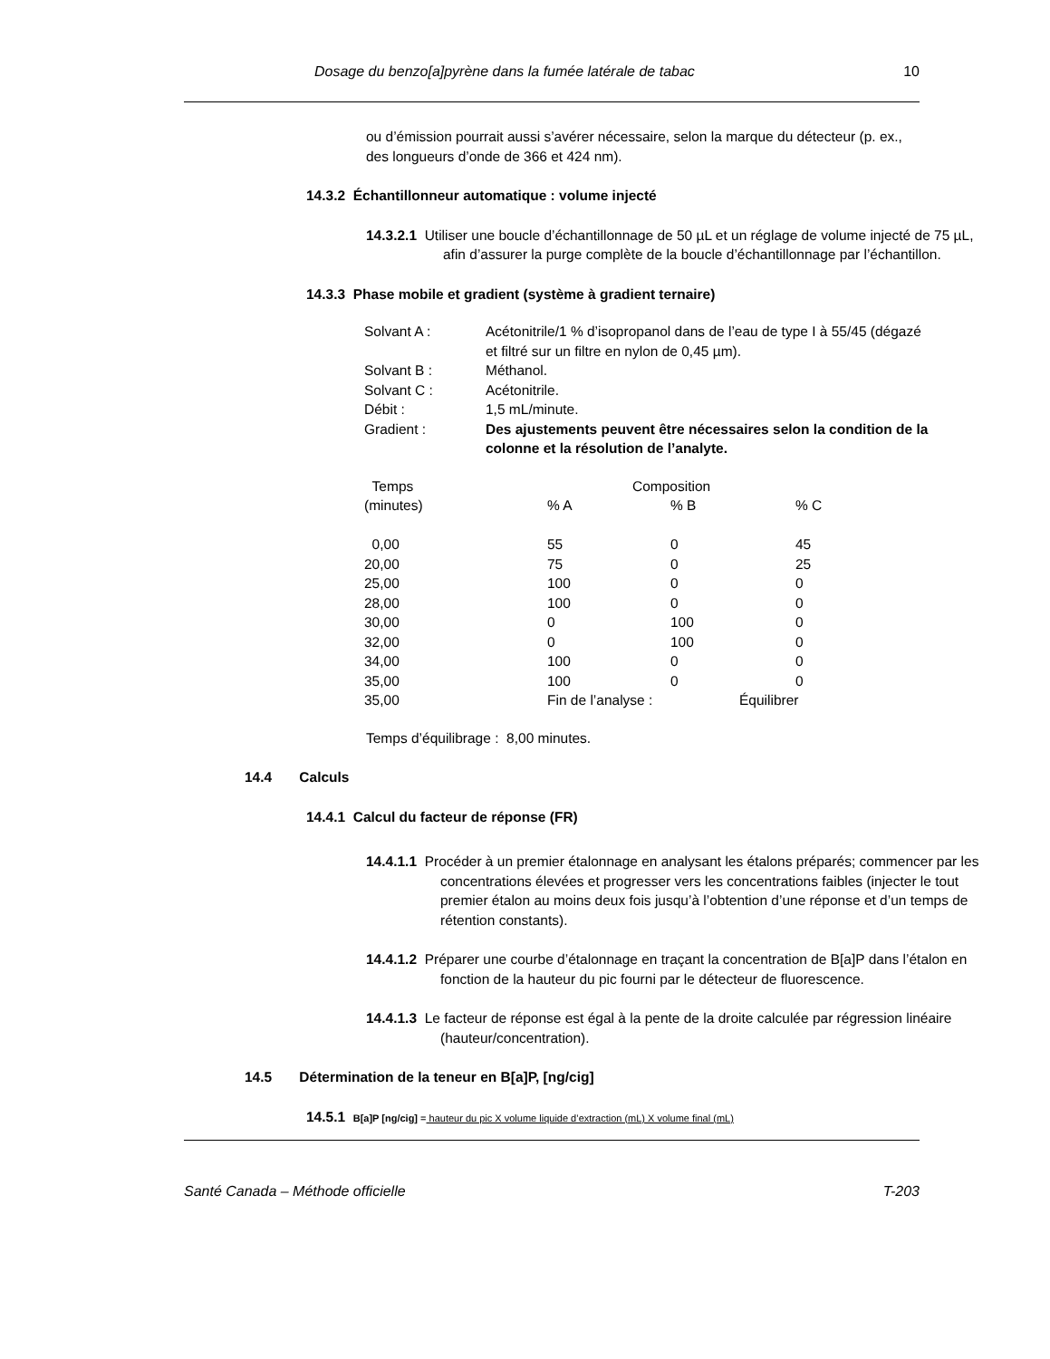Dosage du benzo[a]pyrène dans la fumée latérale de tabac 10
ou d’émission pourrait aussi s’avérer nécessaire, selon la marque du détecteur (p. ex., des longueurs d’onde de 366 et 424 nm).
14.3.2 Échantillonneur automatique : volume injecté
14.3.2.1 Utiliser une boucle d’échantillonnage de 50 µL et un réglage de volume injecté de 75 µL, afin d’assurer la purge complète de la boucle d’échantillonnage par l’échantillon.
14.3.3 Phase mobile et gradient (système à gradient ternaire)
| Solvant A : | Acétonitrile/1 % d’isopropanol dans de l’eau de type I à 55/45 (dégazé et filtré sur un filtre en nylon de 0,45 µm). |
| Solvant B : | Méthanol. |
| Solvant C : | Acétonitrile. |
| Débit : | 1,5 mL/minute. |
| Gradient : | Des ajustements peuvent être nécessaires selon la condition de la colonne et la résolution de l’analyte. |
| Temps | Composition | | |
| (minutes) | % A | % B | % C |
| 0,00 | 55 | 0 | 45 |
| 20,00 | 75 | 0 | 25 |
| 25,00 | 100 | 0 | 0 |
| 28,00 | 100 | 0 | 0 |
| 30,00 | 0 | 100 | 0 |
| 32,00 | 0 | 100 | 0 |
| 34,00 | 100 | 0 | 0 |
| 35,00 | 100 | 0 | 0 |
| 35,00 | Fin de l’analyse : | | Équilibrer |
Temps d’équilibrage : 8,00 minutes.
14.4 Calculs
14.4.1 Calcul du facteur de réponse (FR)
14.4.1.1 Procéder à un premier étalonnage en analysant les étalons préparés; commencer par les concentrations élevées et progresser vers les concentrations faibles (injecter le tout premier étalon au moins deux fois jusqu’à l’obtention d’une réponse et d’un temps de rétention constants).
14.4.1.2 Préparer une courbe d’étalonnage en traçant la concentration de B[a]P dans l’étalon en fonction de la hauteur du pic fourni par le détecteur de fluorescence.
14.4.1.3 Le facteur de réponse est égal à la pente de la droite calculée par régression linéaire (hauteur/concentration).
14.5 Détermination de la teneur en B[a]P, [ng/cig]
14.5.1 B[a]P [ng/cig] = hauteur du pic X volume liquide d’extraction (mL) X volume final (mL)
Santé Canada – Méthode officielle T-203